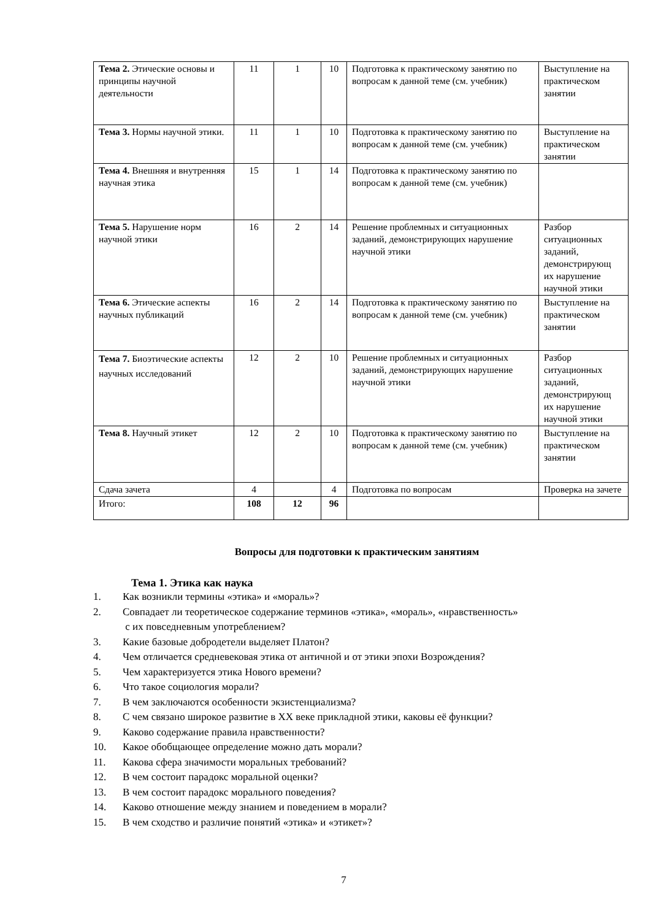| Тема 2. Этические основы и принципы научной деятельности | 11 | 1 | 10 | Подготовка к практическому занятию по вопросам к данной теме (см. учебник) | Выступление на практическом занятии |
| Тема 3. Нормы научной этики. | 11 | 1 | 10 | Подготовка к практическому занятию по вопросам к данной теме (см. учебник) | Выступление на практическом занятии |
| Тема 4. Внешняя и внутренняя научная этика | 15 | 1 | 14 | Подготовка к практическому занятию по вопросам к данной теме (см. учебник) | |
| Тема 5. Нарушение норм научной этики | 16 | 2 | 14 | Решение проблемных и ситуационных заданий, демонстрирующих нарушение научной этики | Разбор ситуационных заданий, демонстрирующ их нарушение научной этики |
| Тема 6. Этические аспекты научных публикаций | 16 | 2 | 14 | Подготовка к практическому занятию по вопросам к данной теме (см. учебник) | Выступление на практическом занятии |
| Тема 7. Биоэтические аспекты научных исследований | 12 | 2 | 10 | Решение проблемных и ситуационных заданий, демонстрирующих нарушение научной этики | Разбор ситуационных заданий, демонстрирующ их нарушение научной этики |
| Тема 8. Научный этикет | 12 | 2 | 10 | Подготовка к практическому занятию по вопросам к данной теме (см. учебник) | Выступление на практическом занятии |
| Сдача зачета | 4 | | 4 | Подготовка по вопросам | Проверка на зачете |
| Итого: | 108 | 12 | 96 | | |
Вопросы для подготовки к практическим занятиям
Тема 1. Этика как наука
1. Как возникли термины «этика» и «мораль»?
2. Совпадает ли теоретическое содержание терминов «этика», «мораль», «нравственность»
с их повседневным употреблением?
3. Какие базовые добродетели выделяет Платон?
4. Чем отличается средневековая этика от античной и от этики эпохи Возрождения?
5. Чем характеризуется этика Нового времени?
6. Что такое социология морали?
7. В чем заключаются особенности экзистенциализма?
8. С чем связано широкое развитие в XX веке прикладной этики, каковы её функции?
9. Каково содержание правила нравственности?
10. Какое обобщающее определение можно дать морали?
11. Какова сфера значимости моральных требований?
12. В чем состоит парадокс моральной оценки?
13. В чем состоит парадокс морального поведения?
14. Каково отношение между знанием и поведением в морали?
15. В чем сходство и различие понятий «этика» и «этикет»?
7